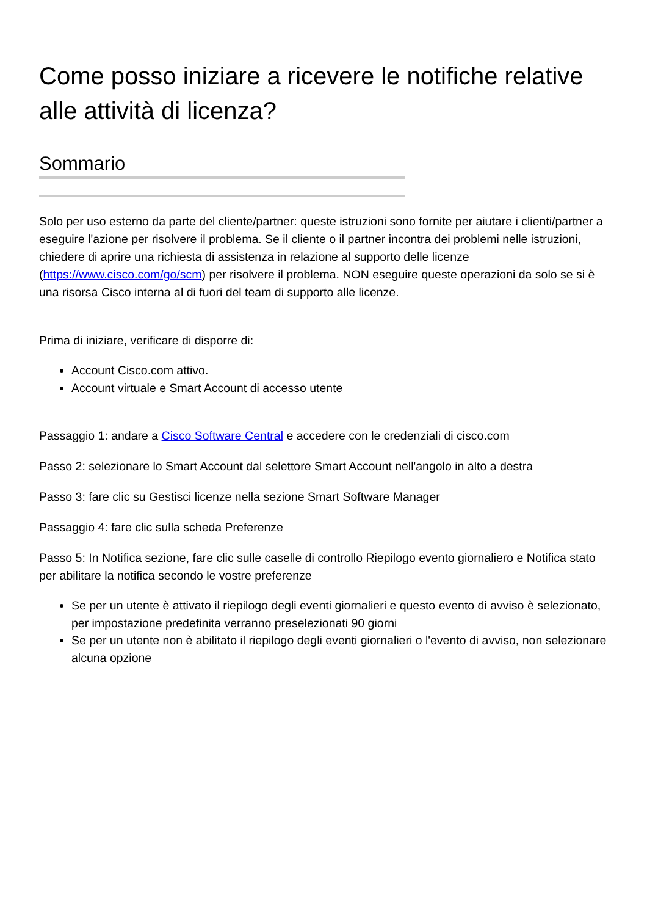Come posso iniziare a ricevere le notifiche relative alle attività di licenza?
Sommario
Solo per uso esterno da parte del cliente/partner: queste istruzioni sono fornite per aiutare i clienti/partner a eseguire l'azione per risolvere il problema. Se il cliente o il partner incontra dei problemi nelle istruzioni, chiedere di aprire una richiesta di assistenza in relazione al supporto delle licenze (https://www.cisco.com/go/scm) per risolvere il problema. NON eseguire queste operazioni da solo se si è una risorsa Cisco interna al di fuori del team di supporto alle licenze.
Prima di iniziare, verificare di disporre di:
Account Cisco.com attivo.
Account virtuale e Smart Account di accesso utente
Passaggio 1: andare a Cisco Software Central e accedere con le credenziali di cisco.com
Passo 2: selezionare lo Smart Account dal selettore Smart Account nell'angolo in alto a destra
Passo 3: fare clic su Gestisci licenze nella sezione Smart Software Manager
Passaggio 4: fare clic sulla scheda Preferenze
Passo 5: In Notifica sezione, fare clic sulle caselle di controllo Riepilogo evento giornaliero e Notifica stato per abilitare la notifica secondo le vostre preferenze
Se per un utente è attivato il riepilogo degli eventi giornalieri e questo evento di avviso è selezionato, per impostazione predefinita verranno preselezionati 90 giorni
Se per un utente non è abilitato il riepilogo degli eventi giornalieri o l'evento di avviso, non selezionare alcuna opzione